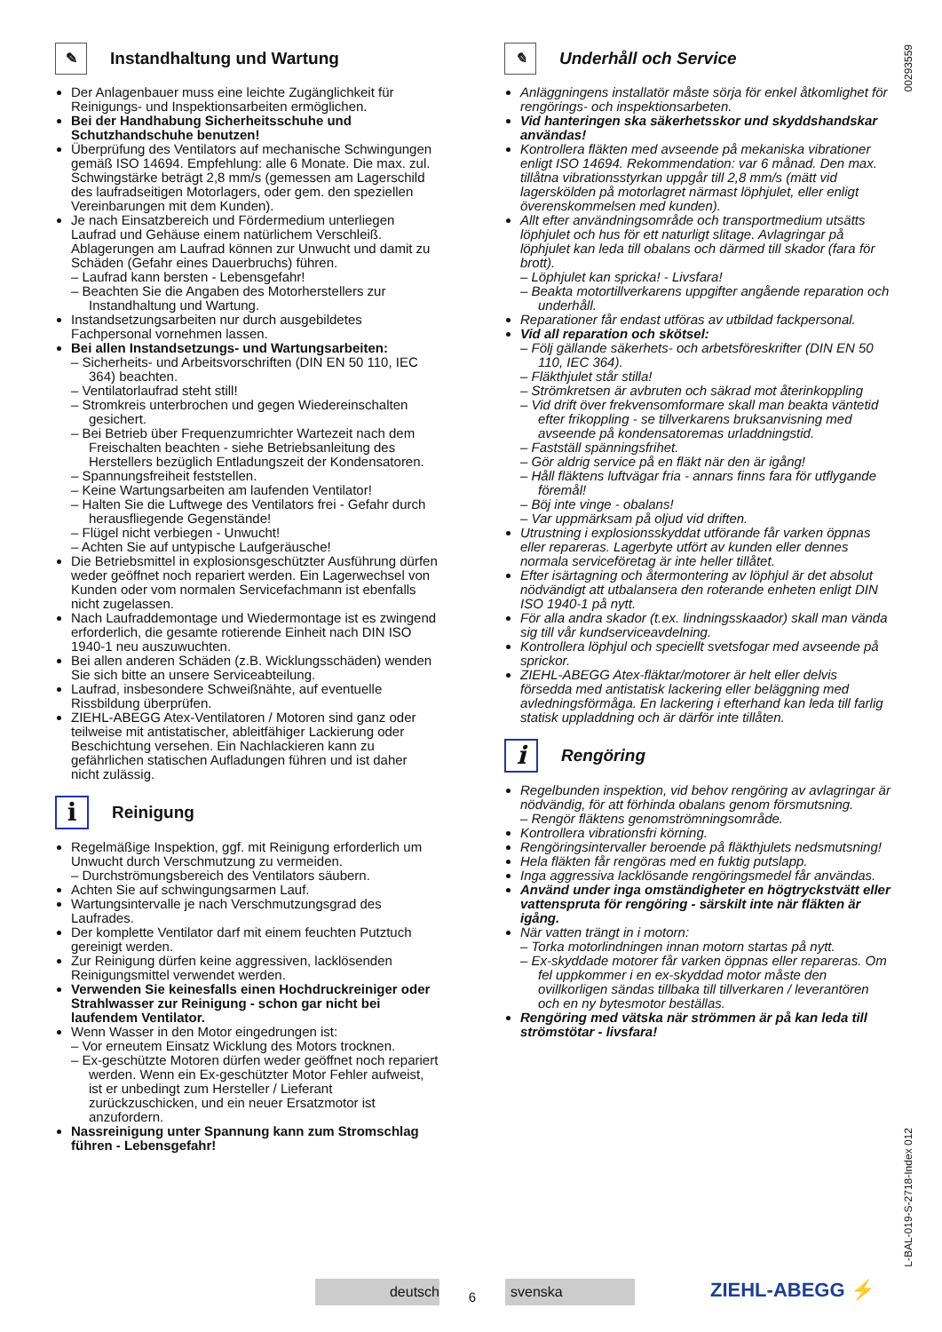00293559
L-BAL-019-S-2718-Index 012
✎ Instandhaltung und Wartung
Der Anlagenbauer muss eine leichte Zugänglichkeit für Reinigungs- und Inspektionsarbeiten ermöglichen.
Bei der Handhabung Sicherheitsschuhe und Schutzhandschuhe benutzen!
Überprüfung des Ventilators auf mechanische Schwingungen gemäß ISO 14694. Empfehlung: alle 6 Monate. Die max. zul. Schwingstärke beträgt 2,8 mm/s (gemessen am Lagerschild des laufradseitigen Motorlagers, oder gem. den speziellen Vereinbarungen mit dem Kunden).
Je nach Einsatzbereich und Fördermedium unterliegen Laufrad und Gehäuse einem natürlichem Verschleiß. Ablagerungen am Laufrad können zur Unwucht und damit zu Schäden (Gefahr eines Dauerbruchs) führen.
Laufrad kann bersten - Lebensgefahr!
Beachten Sie die Angaben des Motorherstellers zur Instandhaltung und Wartung.
Instandsetzungsarbeiten nur durch ausgebildetes Fachpersonal vornehmen lassen.
Bei allen Instandsetzungs- und Wartungsarbeiten:
Sicherheits- und Arbeitsvorschriften (DIN EN 50 110, IEC 364) beachten.
Ventilatorlaufrad steht still!
Stromkreis unterbrochen und gegen Wiedereinschalten gesichert.
Bei Betrieb über Frequenzumrichter Wartezeit nach dem Freischalten beachten - siehe Betriebsanleitung des Herstellers bezüglich Entladungszeit der Kondensatoren.
Spannungsfreiheit feststellen.
Keine Wartungsarbeiten am laufenden Ventilator!
Halten Sie die Luftwege des Ventilators frei - Gefahr durch herausfliegende Gegenstände!
Flügel nicht verbiegen - Unwucht!
Achten Sie auf untypische Laufgeräusche!
Die Betriebsmittel in explosionsgeschützter Ausführung dürfen weder geöffnet noch repariert werden. Ein Lagerwechsel von Kunden oder vom normalen Servicefachmann ist ebenfalls nicht zugelassen.
Nach Laufraddemontage und Wiedermontage ist es zwingend erforderlich, die gesamte rotierende Einheit nach DIN ISO 1940-1 neu auszuwuchten.
Bei allen anderen Schäden (z.B. Wicklungsschäden) wenden Sie sich bitte an unsere Serviceabteilung.
Laufrad, insbesondere Schweißnähte, auf eventuelle Rissbildung überprüfen.
ZIEHL-ABEGG Atex-Ventilatoren / Motoren sind ganz oder teilweise mit antistatischer, ableitfähiger Lackierung oder Beschichtung versehen. Ein Nachlackieren kann zu gefährlichen statischen Aufladungen führen und ist daher nicht zulässig.
i Reinigung
Regelmäßige Inspektion, ggf. mit Reinigung erforderlich um Unwucht durch Verschmutzung zu vermeiden.
Durchströmungsbereich des Ventilators säubern.
Achten Sie auf schwingungsarmen Lauf.
Wartungsintervalle je nach Verschmutzungsgrad des Laufrades.
Der komplette Ventilator darf mit einem feuchten Putztuch gereinigt werden.
Zur Reinigung dürfen keine aggressiven, lacklösenden Reinigungsmittel verwendet werden.
Verwenden Sie keinesfalls einen Hochdruckreiniger oder Strahlwasser zur Reinigung - schon gar nicht bei laufendem Ventilator.
Wenn Wasser in den Motor eingedrungen ist:
Vor erneutem Einsatz Wicklung des Motors trocknen.
Ex-geschützte Motoren dürfen weder geöffnet noch repariert werden. Wenn ein Ex-geschützter Motor Fehler aufweist, ist er unbedingt zum Hersteller / Lieferant zurückzuschicken, und ein neuer Ersatzmotor ist anzufordern.
Nassreinigung unter Spannung kann zum Stromschlag führen - Lebensgefahr!
✎ Underhåll och Service
Anläggningens installatör måste sörja för enkel åtkomlighet för rengörings- och inspektionsarbeten.
Vid hanteringen ska säkerhetsskor und skyddshandskar användas!
Kontrollera fläkten med avseende på mekaniska vibrationer enligt ISO 14694. Rekommendation: var 6 månad. Den max. tillåtna vibrationsstyrkan uppgår till 2,8 mm/s (mätt vid lagerskölden på motorlagret närmast löphjulet, eller enligt överenskommelsen med kunden).
Allt efter användningsområde och transportmedium utsätts löphjulet och hus för ett naturligt slitage. Avlagringar på löphjulet kan leda till obalans och därmed till skador (fara för brott).
Löphjulet kan spricka! - Livsfara!
Beakta motortillverkarens uppgifter angående reparation och underhåll.
Reparationer får endast utföras av utbildad fackpersonal.
Vid all reparation och skötsel:
Följ gällande säkerhets- och arbetsföreskrifter (DIN EN 50 110, IEC 364).
Fläkthjulet står stilla!
Strömkretsen är avbruten och säkrad mot återinkoppling
Vid drift över frekvensomformare skall man beakta väntetid efter frikoppling - se tillverkarens bruksanvisning med avseende på kondensatoremas urladdningstid.
Fastställ spänningsfrihet.
Gör aldrig service på en fläkt när den är igång!
Håll fläktens luftvägar fria - annars finns fara för utflygande föremål!
Böj inte vinge - obalans!
Var uppmärksam på oljud vid driften.
Utrustning i explosionsskyddat utförande får varken öppnas eller repareras. Lagerbyte utfört av kunden eller dennes normala serviceföretag är inte heller tillåtet.
Efter isärtagning och återmontering av löphjul är det absolut nödvändigt att utbalansera den roterande enheten enligt DIN ISO 1940-1 på nytt.
För alla andra skador (t.ex. lindningsskaador) skall man vända sig till vår kundserviceavdelning.
Kontrollera löphjul och speciellt svetsfogar med avseende på sprickor.
ZIEHL-ABEGG Atex-fläktar/motorer är helt eller delvis försedda med antistatisk lackering eller beläggning med avledningsförmåga. En lackering i efterhand kan leda till farlig statisk uppladdning och är därför inte tillåten.
i Rengöring
Regelbunden inspektion, vid behov rengöring av avlagringar är nödvändig, för att förhinda obalans genom försmutsning.
Rengör fläktens genomströmningsområde.
Kontrollera vibrationsfri körning.
Rengöringsintervaller beroende på fläkthjulets nedsmutsning!
Hela fläkten får rengöras med en fuktig putslapp.
Inga aggressiva lacklösande rengöringsmedel får användas.
Använd under inga omständigheter en högtryckstvätt eller vattenspruta för rengöring - särskilt inte när fläkten är igång.
När vatten trängt in i motorn:
Torka motorlindningen innan motorn startas på nytt.
Ex-skyddade motorer får varken öppnas eller repareras. Om fel uppkommer i en ex-skyddad motor måste den ovillkorligen sändas tillbaka till tillverkaren / leverantören och en ny bytesmotor beställas.
Rengöring med vätska när strömmen är på kan leda till strömstötar - livsfara!
deutsch
6
svenska
ZIEHL-ABEGG ⚡